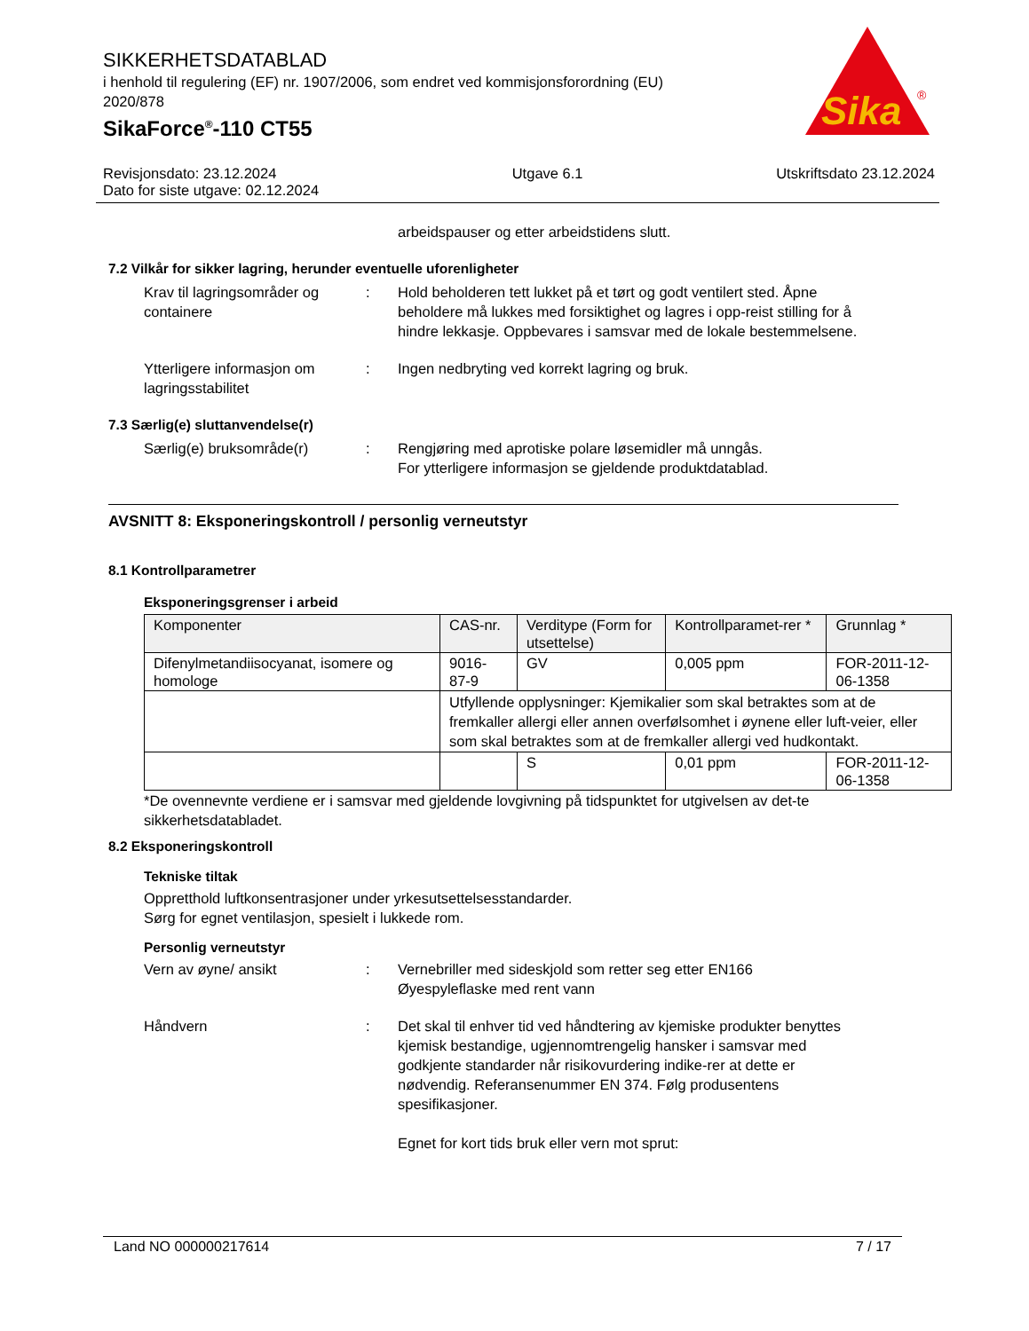SIKKERHETSDATABLAD
i henhold til regulering (EF) nr. 1907/2006, som endret ved kommisjonsforordning (EU) 2020/878
SikaForce<sup>®</sup>-110 CT55
Sika
®
Revisjonsdato: 23.12.2024
Dato for siste utgave: 02.12.2024
Utgave 6.1 Utskriftsdato 23.12.2024
arbeidspauser og etter arbeidstidens slutt.
7.2 Vilkår for sikker lagring, herunder eventuelle uforenligheter
Krav til lagringsområder og containere
: Hold beholderen tett lukket på et tørt og godt ventilert sted. Åpne beholdere må lukkes med forsiktighet og lagres i opp-reist stilling for å hindre lekkasje. Oppbevares i samsvar med de lokale bestemmelsene.
Ytterligere informasjon om lagringsstabilitet
: Ingen nedbryting ved korrekt lagring og bruk.
7.3 Særlig(e) sluttanvendelse(r)
Særlig(e) bruksområde(r) : Rengjøring med aprotiske polare løsemidler må unngås.
For ytterligere informasjon se gjeldende produktdatablad.
AVSNITT 8: Eksponeringskontroll / personlig verneutstyr
8.1 Kontrollparametrer
Eksponeringsgrenser i arbeid
| Komponenter | CAS-nr. | Verditype (Form for utsettelse) | Kontrollparamet-rer * | Grunnlag * |
| --- | --- | --- | --- | --- |
| Difenylmetandiisocyanat, isomere og homologe | 9016-87-9 | GV | 0,005 ppm | FOR-2011-12-06-1358 |
| | Utfyllende opplysninger: Kjemikalier som skal betraktes som at de fremkaller allergi eller annen overfølsomhet i øynene eller luft-veier, eller som skal betraktes som at de fremkaller allergi ved hudkontakt. | | | |
| | | S | 0,01 ppm | FOR-2011-12-06-1358 |
*De ovennevnte verdiene er i samsvar med gjeldende lovgivning på tidspunktet for utgivelsen av det-te sikkerhetsdatabladet.
8.2 Eksponeringskontroll
Tekniske tiltak
Oppretthold luftkonsentrasjoner under yrkesutsettelsesstandarder.
Sørg for egnet ventilasjon, spesielt i lukkede rom.
Personlig verneutstyr
Vern av øyne/ ansikt : Vernebriller med sideskjold som retter seg etter EN166
Øyespyleflaske med rent vann
Håndvern : Det skal til enhver tid ved håndtering av kjemiske produkter benyttes kjemisk bestandige, ugjennomtrengelig hansker i samsvar med godkjente standarder når risikovurdering indike-rer at dette er nødvendig. Referansenummer EN 374. Følg produsentens spesifikasjoner.
Egnet for kort tids bruk eller vern mot sprut:
Land NO 000000217614 7 / 17